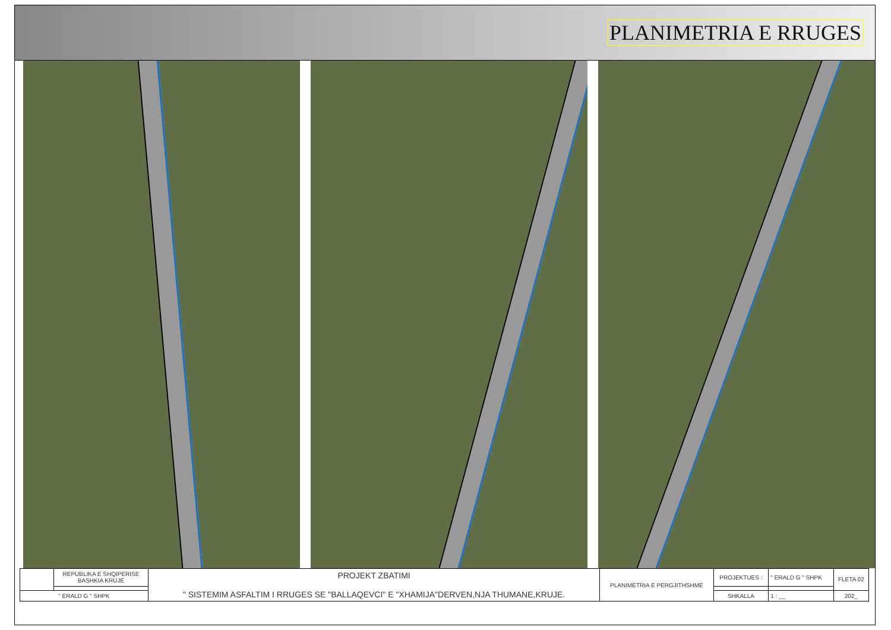PLANIMETRIA E RRUGES
| | REPUBLIKA E SHQIPERISE BASHKIA KRUJE | PROJEKT ZBATIMI " SISTEMIM ASFALTIM I RRUGES SE "BALLAQEVCI" E "XHAMIJA"DERVEN,NJA THUMANE,KRUJE. | PLANIMETRIA E PERGJITHSHME | PROJEKTUES : | " ERALD G " SHPK | FLETA 02 |
| " ERALD G " SHPK | | | | SHKALLA | 1 : __ | 202_ |